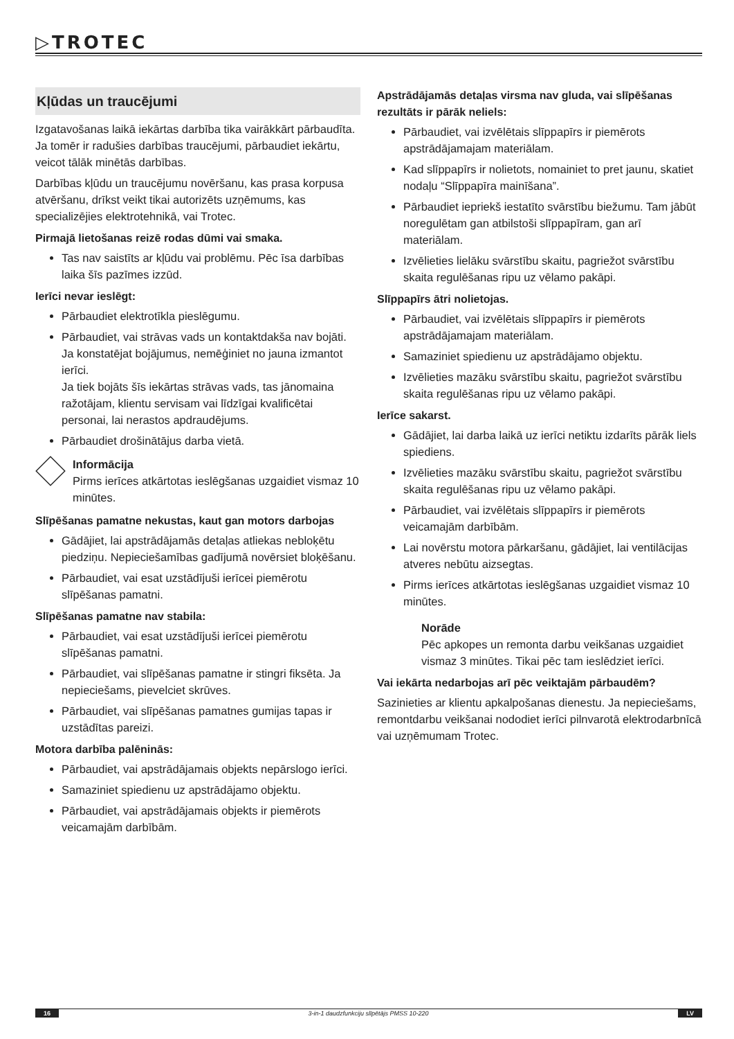▷TROTEC
Kļūdas un traucējumi
Izgatavošanas laikā iekārtas darbība tika vairākkārt pārbaudīta. Ja tomēr ir radušies darbības traucējumi, pārbaudiet iekārtu, veicot tālāk minētās darbības.
Darbības kļūdu un traucējumu novēršanu, kas prasa korpusa atvēršanu, drīkst veikt tikai autorizēts uzņēmums, kas specializējies elektrotehnikā, vai Trotec.
Pirmajā lietošanas reizē rodas dūmi vai smaka.
Tas nav saistīts ar kļūdu vai problēmu. Pēc īsa darbības laika šīs pazīmes izzūd.
Ierīci nevar ieslēgt:
Pārbaudiet elektrotīkla pieslēgumu.
Pārbaudiet, vai strāvas vads un kontaktdakša nav bojāti. Ja konstatējat bojājumus, nemēģiniet no jauna izmantot ierīci.
Ja tiek bojāts šīs iekārtas strāvas vads, tas jānomaina ražotājam, klientu servisam vai līdzīgai kvalificētai personai, lai nerastos apdraudējums.
Pārbaudiet drošinātājus darba vietā.
Informācija
Pirms ierīces atkārtotas ieslēgšanas uzgaidiet vismaz 10 minūtes.
Slīpēšanas pamatne nekustas, kaut gan motors darbojas
Gādājiet, lai apstrādājamās detaļas atliekas nebloķētu piedziņu. Nepieciešamības gadījumā novērsiet bloķēšanu.
Pārbaudiet, vai esat uzstādījuši ierīcei piemērotu slīpēšanas pamatni.
Slīpēšanas pamatne nav stabila:
Pārbaudiet, vai esat uzstādījuši ierīcei piemērotu slīpēšanas pamatni.
Pārbaudiet, vai slīpēšanas pamatne ir stingri fiksēta. Ja nepieciešams, pievelciet skrūves.
Pārbaudiet, vai slīpēšanas pamatnes gumijas tapas ir uzstādītas pareizi.
Motora darbība palēninās:
Pārbaudiet, vai apstrādājamais objekts nepārslogo ierīci.
Samaziniet spiedienu uz apstrādājamo objektu.
Pārbaudiet, vai apstrādājamais objekts ir piemērots veicamajām darbībām.
Apstrādājamās detaļas virsma nav gluda, vai slīpēšanas rezultāts ir pārāk neliels:
Pārbaudiet, vai izvēlētais slīppapīrs ir piemērots apstrādājamajam materiālam.
Kad slīppapīrs ir nolietots, nomainiet to pret jaunu, skatiet nodaļu “Slīppapīra mainīšana”.
Pārbaudiet iepriekš iestatīto svārstību biežumu. Tam jābūt noregulētam gan atbilstoši slīppapīram, gan arī materiālam.
Izvēlieties lielāku svārstību skaitu, pagriežot svārstību skaita regulēšanas ripu uz vēlamo pakāpi.
Slīppapīrs ātri nolietojas.
Pārbaudiet, vai izvēlētais slīppapīrs ir piemērots apstrādājamajam materiālam.
Samaziniet spiedienu uz apstrādājamo objektu.
Izvēlieties mazāku svārstību skaitu, pagriežot svārstību skaita regulēšanas ripu uz vēlamo pakāpi.
Ierīce sakarst.
Gādājiet, lai darba laikā uz ierīci netiktu izdarīts pārāk liels spiediens.
Izvēlieties mazāku svārstību skaitu, pagriežot svārstību skaita regulēšanas ripu uz vēlamo pakāpi.
Pārbaudiet, vai izvēlētais slīppapīrs ir piemērots veicamajām darbībām.
Lai novērstu motora pārkaršanu, gādājiet, lai ventilācijas atveres nebūtu aizsegtas.
Pirms ierīces atkārtotas ieslēgšanas uzgaidiet vismaz 10 minūtes.
Norāde
Pēc apkopes un remonta darbu veikšanas uzgaidiet vismaz 3 minūtes. Tikai pēc tam ieslēdziet ierīci.
Vai iekārta nedarbojas arī pēc veiktajām pārbaudēm?
Sazinieties ar klientu apkalpošanas dienestu. Ja nepieciešams, remontdarbu veikšanai nododiet ierīci pilnvarotā elektrodarbnīcā vai uzņēmumam Trotec.
16 3-in-1 daudzfunkciju slīpētājs PMSS 10-220 LV